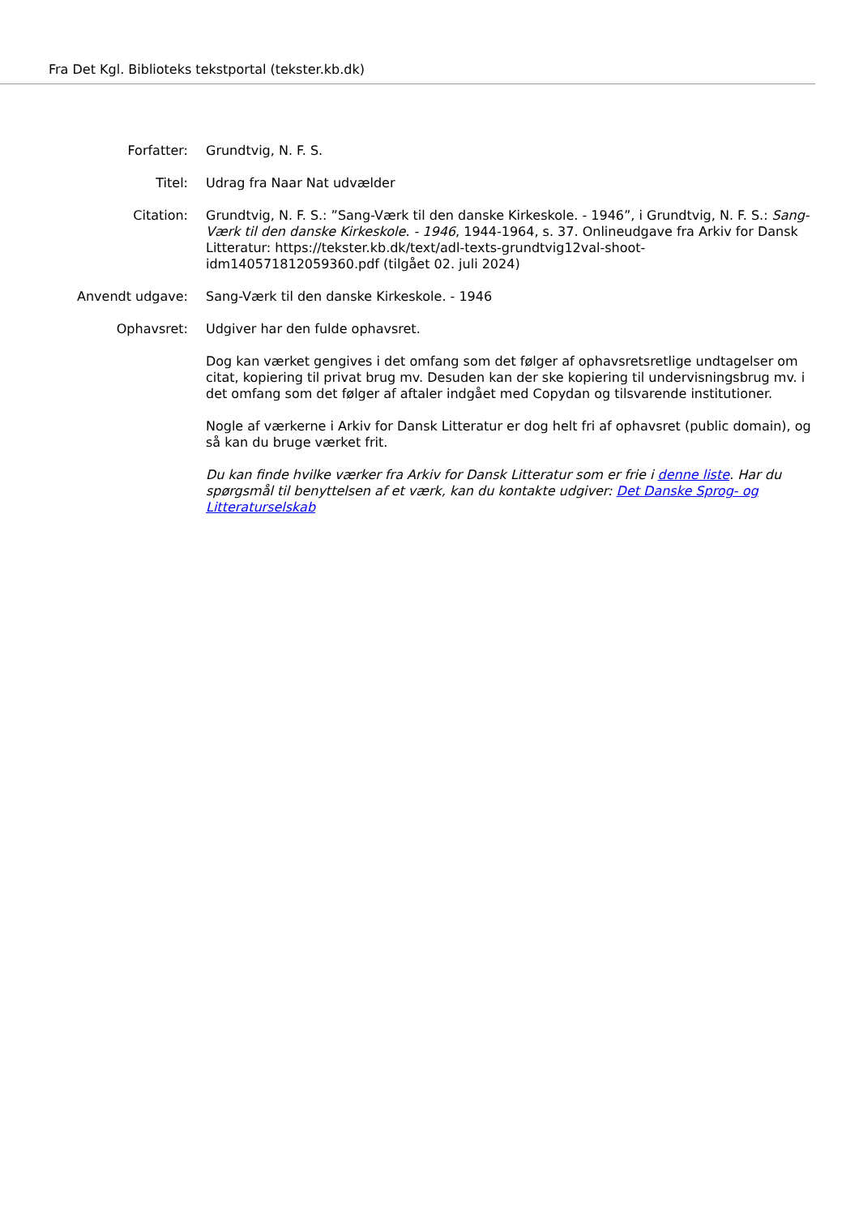Fra Det Kgl. Biblioteks tekstportal (tekster.kb.dk)
Forfatter: Grundtvig, N. F. S.
Titel: Udrag fra Naar Nat udvælder
Citation: Grundtvig, N. F. S.: ”Sang-Værk til den danske Kirkeskole. - 1946”, i Grundtvig, N. F. S.: Sang-Værk til den danske Kirkeskole. - 1946, 1944-1964, s. 37. Onlineudgave fra Arkiv for Dansk Litteratur: https://tekster.kb.dk/text/adl-texts-grundtvig12val-shoot-idm140571812059360.pdf (tilgået 02. juli 2024)
Anvendt udgave: Sang-Værk til den danske Kirkeskole. - 1946
Ophavsret: Udgiver har den fulde ophavsret.
Dog kan værket gengives i det omfang som det følger af ophavsretsretlige undtagelser om citat, kopiering til privat brug mv. Desuden kan der ske kopiering til undervisningsbrug mv. i det omfang som det følger af aftaler indgået med Copydan og tilsvarende institutioner.
Nogle af værkerne i Arkiv for Dansk Litteratur er dog helt fri af ophavsret (public domain), og så kan du bruge værket frit.
Du kan finde hvilke værker fra Arkiv for Dansk Litteratur som er frie i denne liste. Har du spørgsmål til benyttelsen af et værk, kan du kontakte udgiver: Det Danske Sprog- og Litteraturselskab